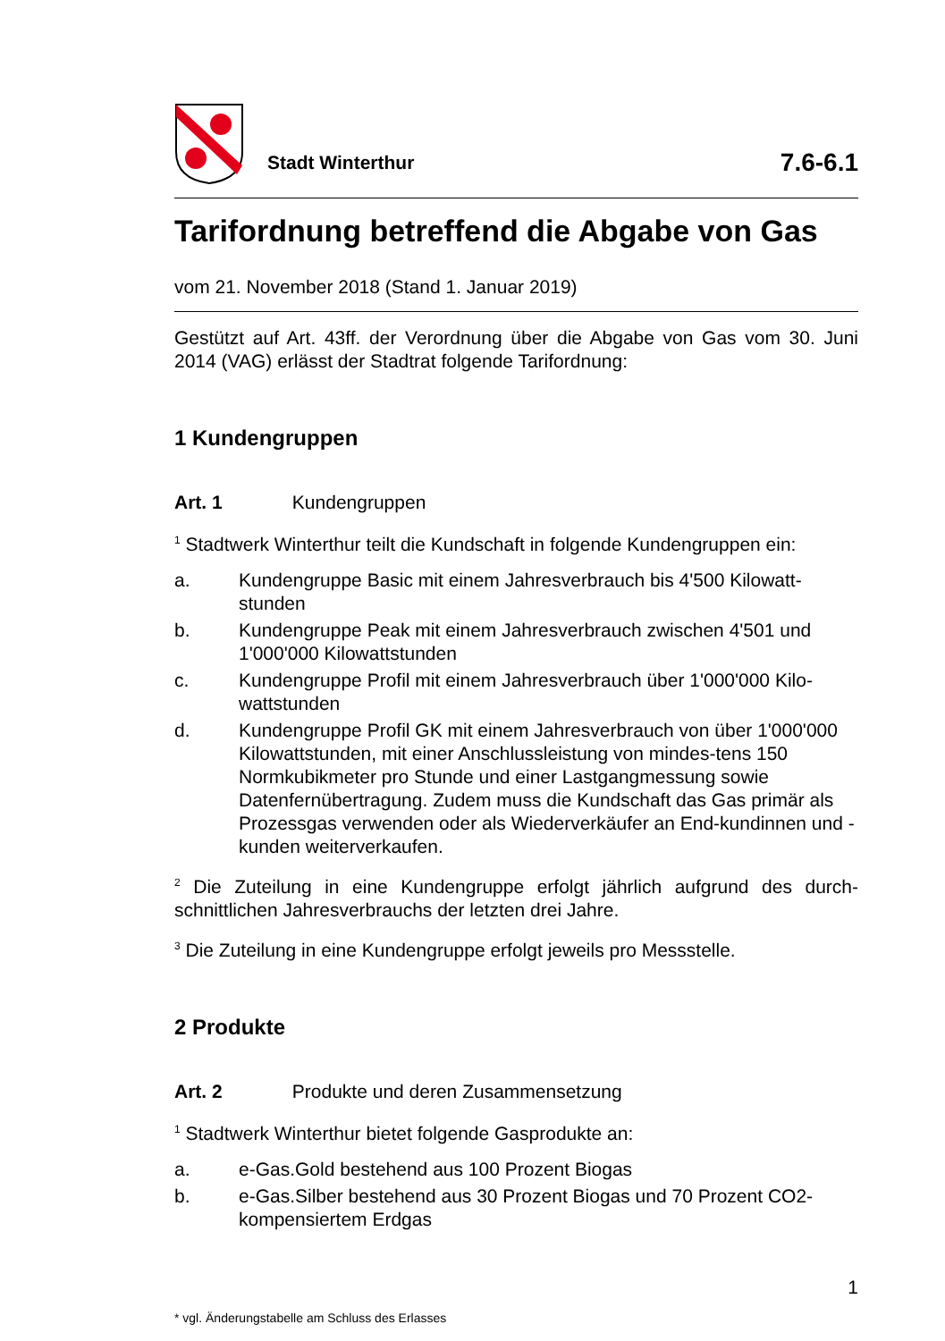Stadt Winterthur
7.6-6.1
Tarifordnung betreffend die Abgabe von Gas
vom 21. November 2018 (Stand 1. Januar 2019)
Gestützt auf Art. 43ff. der Verordnung über die Abgabe von Gas vom 30. Juni 2014 (VAG) erlässt der Stadtrat folgende Tarifordnung:
1 Kundengruppen
Art. 1 Kundengruppen
<sup>1</sup> Stadtwerk Winterthur teilt die Kundschaft in folgende Kundengruppen ein:
a. Kundengruppe Basic mit einem Jahresverbrauch bis 4'500 Kilowatt-stunden
b. Kundengruppe Peak mit einem Jahresverbrauch zwischen 4'501 und 1'000'000 Kilowattstunden
c. Kundengruppe Profil mit einem Jahresverbrauch über 1'000'000 Kilo-wattstunden
d. Kundengruppe Profil GK mit einem Jahresverbrauch von über 1'000'000 Kilowattstunden, mit einer Anschlussleistung von mindes-tens 150 Normkubikmeter pro Stunde und einer Lastgangmessung sowie Datenfernübertragung. Zudem muss die Kundschaft das Gas primär als Prozessgas verwenden oder als Wiederverkäufer an End-kundinnen und -kunden weiterverkaufen.
<sup>2</sup> Die Zuteilung in eine Kundengruppe erfolgt jährlich aufgrund des durch-schnittlichen Jahresverbrauchs der letzten drei Jahre.
<sup>3</sup> Die Zuteilung in eine Kundengruppe erfolgt jeweils pro Messstelle.
2 Produkte
Art. 2 Produkte und deren Zusammensetzung
<sup>1</sup> Stadtwerk Winterthur bietet folgende Gasprodukte an:
a. e-Gas.Gold bestehend aus 100 Prozent Biogas
b. e-Gas.Silber bestehend aus 30 Prozent Biogas und 70 Prozent CO2-kompensiertem Erdgas
1
* vgl. Änderungstabelle am Schluss des Erlasses